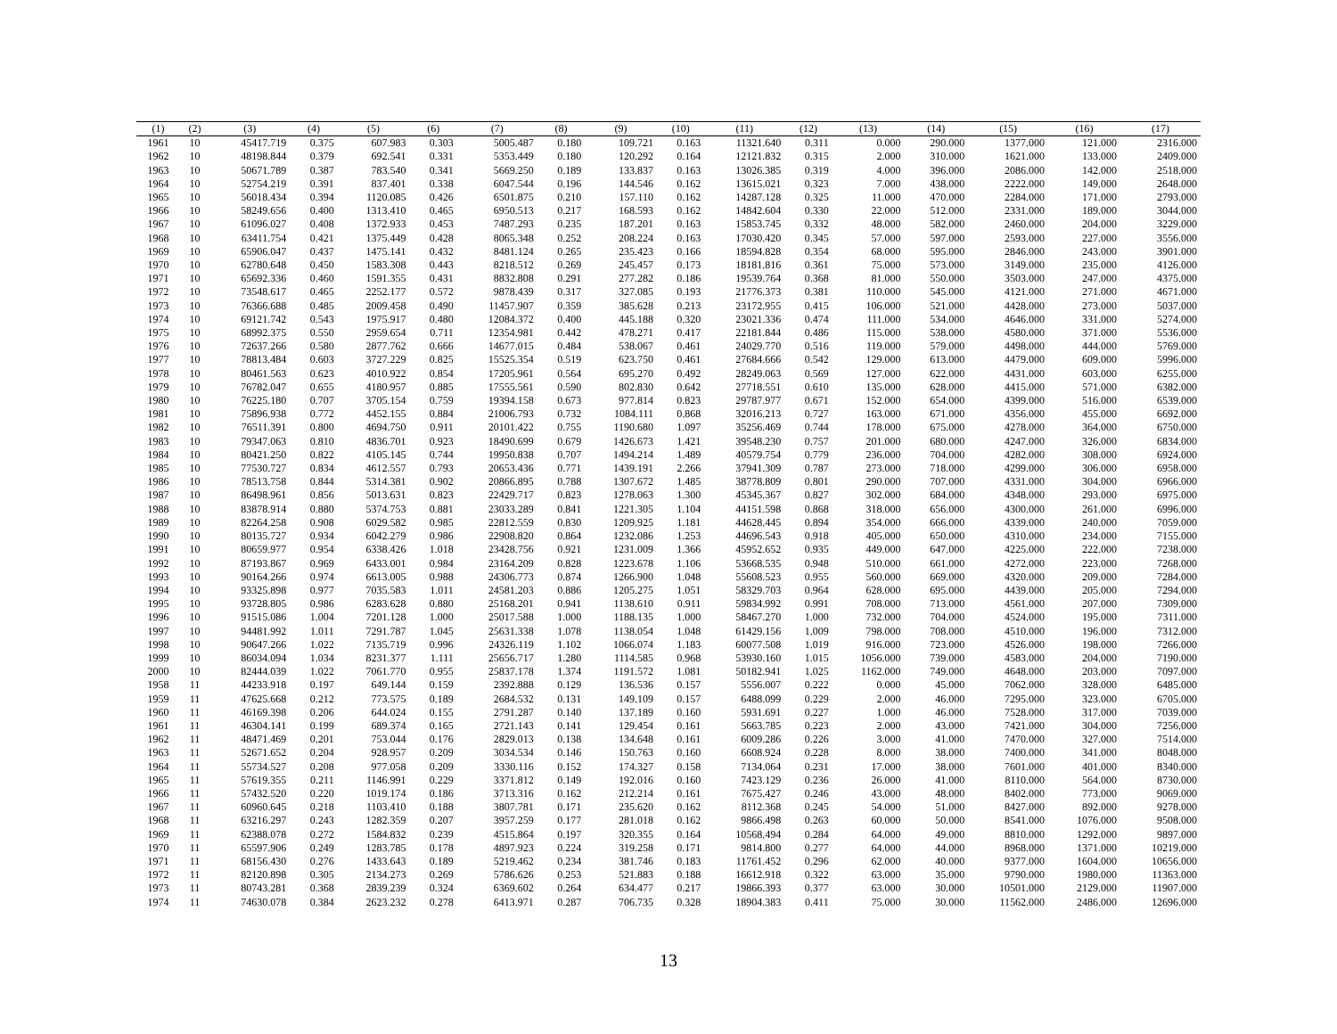| (1) | (2) | (3) | (4) | (5) | (6) | (7) | (8) | (9) | (10) | (11) | (12) | (13) | (14) | (15) | (16) | (17) |
| --- | --- | --- | --- | --- | --- | --- | --- | --- | --- | --- | --- | --- | --- | --- | --- | --- |
| 1961 | 10 | 45417.719 | 0.375 | 607.983 | 0.303 | 5005.487 | 0.180 | 109.721 | 0.163 | 11321.640 | 0.311 | 0.000 | 290.000 | 1377.000 | 121.000 | 2316.000 |
| 1962 | 10 | 48198.844 | 0.379 | 692.541 | 0.331 | 5353.449 | 0.180 | 120.292 | 0.164 | 12121.832 | 0.315 | 2.000 | 310.000 | 1621.000 | 133.000 | 2409.000 |
| 1963 | 10 | 50671.789 | 0.387 | 783.540 | 0.341 | 5669.250 | 0.189 | 133.837 | 0.163 | 13026.385 | 0.319 | 4.000 | 396.000 | 2086.000 | 142.000 | 2518.000 |
| 1964 | 10 | 52754.219 | 0.391 | 837.401 | 0.338 | 6047.544 | 0.196 | 144.546 | 0.162 | 13615.021 | 0.323 | 7.000 | 438.000 | 2222.000 | 149.000 | 2648.000 |
| 1965 | 10 | 56018.434 | 0.394 | 1120.085 | 0.426 | 6501.875 | 0.210 | 157.110 | 0.162 | 14287.128 | 0.325 | 11.000 | 470.000 | 2284.000 | 171.000 | 2793.000 |
| 1966 | 10 | 58249.656 | 0.400 | 1313.410 | 0.465 | 6950.513 | 0.217 | 168.593 | 0.162 | 14842.604 | 0.330 | 22.000 | 512.000 | 2331.000 | 189.000 | 3044.000 |
| 1967 | 10 | 61096.027 | 0.408 | 1372.933 | 0.453 | 7487.293 | 0.235 | 187.201 | 0.163 | 15853.745 | 0.332 | 48.000 | 582.000 | 2460.000 | 204.000 | 3229.000 |
| 1968 | 10 | 63411.754 | 0.421 | 1375.449 | 0.428 | 8065.348 | 0.252 | 208.224 | 0.163 | 17030.420 | 0.345 | 57.000 | 597.000 | 2593.000 | 227.000 | 3556.000 |
| 1969 | 10 | 65906.047 | 0.437 | 1475.141 | 0.432 | 8481.124 | 0.265 | 235.423 | 0.166 | 18594.828 | 0.354 | 68.000 | 595.000 | 2846.000 | 243.000 | 3901.000 |
| 1970 | 10 | 62780.648 | 0.450 | 1583.308 | 0.443 | 8218.512 | 0.269 | 245.457 | 0.173 | 18181.816 | 0.361 | 75.000 | 573.000 | 3149.000 | 235.000 | 4126.000 |
| 1971 | 10 | 65692.336 | 0.460 | 1591.355 | 0.431 | 8832.808 | 0.291 | 277.282 | 0.186 | 19539.764 | 0.368 | 81.000 | 550.000 | 3503.000 | 247.000 | 4375.000 |
| 1972 | 10 | 73548.617 | 0.465 | 2252.177 | 0.572 | 9878.439 | 0.317 | 327.085 | 0.193 | 21776.373 | 0.381 | 110.000 | 545.000 | 4121.000 | 271.000 | 4671.000 |
| 1973 | 10 | 76366.688 | 0.485 | 2009.458 | 0.490 | 11457.907 | 0.359 | 385.628 | 0.213 | 23172.955 | 0.415 | 106.000 | 521.000 | 4428.000 | 273.000 | 5037.000 |
| 1974 | 10 | 69121.742 | 0.543 | 1975.917 | 0.480 | 12084.372 | 0.400 | 445.188 | 0.320 | 23021.336 | 0.474 | 111.000 | 534.000 | 4646.000 | 331.000 | 5274.000 |
| 1975 | 10 | 68992.375 | 0.550 | 2959.654 | 0.711 | 12354.981 | 0.442 | 478.271 | 0.417 | 22181.844 | 0.486 | 115.000 | 538.000 | 4580.000 | 371.000 | 5536.000 |
| 1976 | 10 | 72637.266 | 0.580 | 2877.762 | 0.666 | 14677.015 | 0.484 | 538.067 | 0.461 | 24029.770 | 0.516 | 119.000 | 579.000 | 4498.000 | 444.000 | 5769.000 |
| 1977 | 10 | 78813.484 | 0.603 | 3727.229 | 0.825 | 15525.354 | 0.519 | 623.750 | 0.461 | 27684.666 | 0.542 | 129.000 | 613.000 | 4479.000 | 609.000 | 5996.000 |
| 1978 | 10 | 80461.563 | 0.623 | 4010.922 | 0.854 | 17205.961 | 0.564 | 695.270 | 0.492 | 28249.063 | 0.569 | 127.000 | 622.000 | 4431.000 | 603.000 | 6255.000 |
| 1979 | 10 | 76782.047 | 0.655 | 4180.957 | 0.885 | 17555.561 | 0.590 | 802.830 | 0.642 | 27718.551 | 0.610 | 135.000 | 628.000 | 4415.000 | 571.000 | 6382.000 |
| 1980 | 10 | 76225.180 | 0.707 | 3705.154 | 0.759 | 19394.158 | 0.673 | 977.814 | 0.823 | 29787.977 | 0.671 | 152.000 | 654.000 | 4399.000 | 516.000 | 6539.000 |
| 1981 | 10 | 75896.938 | 0.772 | 4452.155 | 0.884 | 21006.793 | 0.732 | 1084.111 | 0.868 | 32016.213 | 0.727 | 163.000 | 671.000 | 4356.000 | 455.000 | 6692.000 |
| 1982 | 10 | 76511.391 | 0.800 | 4694.750 | 0.911 | 20101.422 | 0.755 | 1190.680 | 1.097 | 35256.469 | 0.744 | 178.000 | 675.000 | 4278.000 | 364.000 | 6750.000 |
| 1983 | 10 | 79347.063 | 0.810 | 4836.701 | 0.923 | 18490.699 | 0.679 | 1426.673 | 1.421 | 39548.230 | 0.757 | 201.000 | 680.000 | 4247.000 | 326.000 | 6834.000 |
| 1984 | 10 | 80421.250 | 0.822 | 4105.145 | 0.744 | 19950.838 | 0.707 | 1494.214 | 1.489 | 40579.754 | 0.779 | 236.000 | 704.000 | 4282.000 | 308.000 | 6924.000 |
| 1985 | 10 | 77530.727 | 0.834 | 4612.557 | 0.793 | 20653.436 | 0.771 | 1439.191 | 2.266 | 37941.309 | 0.787 | 273.000 | 718.000 | 4299.000 | 306.000 | 6958.000 |
| 1986 | 10 | 78513.758 | 0.844 | 5314.381 | 0.902 | 20866.895 | 0.788 | 1307.672 | 1.485 | 38778.809 | 0.801 | 290.000 | 707.000 | 4331.000 | 304.000 | 6966.000 |
| 1987 | 10 | 86498.961 | 0.856 | 5013.631 | 0.823 | 22429.717 | 0.823 | 1278.063 | 1.300 | 45345.367 | 0.827 | 302.000 | 684.000 | 4348.000 | 293.000 | 6975.000 |
| 1988 | 10 | 83878.914 | 0.880 | 5374.753 | 0.881 | 23033.289 | 0.841 | 1221.305 | 1.104 | 44151.598 | 0.868 | 318.000 | 656.000 | 4300.000 | 261.000 | 6996.000 |
| 1989 | 10 | 82264.258 | 0.908 | 6029.582 | 0.985 | 22812.559 | 0.830 | 1209.925 | 1.181 | 44628.445 | 0.894 | 354.000 | 666.000 | 4339.000 | 240.000 | 7059.000 |
| 1990 | 10 | 80135.727 | 0.934 | 6042.279 | 0.986 | 22908.820 | 0.864 | 1232.086 | 1.253 | 44696.543 | 0.918 | 405.000 | 650.000 | 4310.000 | 234.000 | 7155.000 |
| 1991 | 10 | 80659.977 | 0.954 | 6338.426 | 1.018 | 23428.756 | 0.921 | 1231.009 | 1.366 | 45952.652 | 0.935 | 449.000 | 647.000 | 4225.000 | 222.000 | 7238.000 |
| 1992 | 10 | 87193.867 | 0.969 | 6433.001 | 0.984 | 23164.209 | 0.828 | 1223.678 | 1.106 | 53668.535 | 0.948 | 510.000 | 661.000 | 4272.000 | 223.000 | 7268.000 |
| 1993 | 10 | 90164.266 | 0.974 | 6613.005 | 0.988 | 24306.773 | 0.874 | 1266.900 | 1.048 | 55608.523 | 0.955 | 560.000 | 669.000 | 4320.000 | 209.000 | 7284.000 |
| 1994 | 10 | 93325.898 | 0.977 | 7035.583 | 1.011 | 24581.203 | 0.886 | 1205.275 | 1.051 | 58329.703 | 0.964 | 628.000 | 695.000 | 4439.000 | 205.000 | 7294.000 |
| 1995 | 10 | 93728.805 | 0.986 | 6283.628 | 0.880 | 25168.201 | 0.941 | 1138.610 | 0.911 | 59834.992 | 0.991 | 708.000 | 713.000 | 4561.000 | 207.000 | 7309.000 |
| 1996 | 10 | 91515.086 | 1.004 | 7201.128 | 1.000 | 25017.588 | 1.000 | 1188.135 | 1.000 | 58467.270 | 1.000 | 732.000 | 704.000 | 4524.000 | 195.000 | 7311.000 |
| 1997 | 10 | 94481.992 | 1.011 | 7291.787 | 1.045 | 25631.338 | 1.078 | 1138.054 | 1.048 | 61429.156 | 1.009 | 798.000 | 708.000 | 4510.000 | 196.000 | 7312.000 |
| 1998 | 10 | 90647.266 | 1.022 | 7135.719 | 0.996 | 24326.119 | 1.102 | 1066.074 | 1.183 | 60077.508 | 1.019 | 916.000 | 723.000 | 4526.000 | 198.000 | 7266.000 |
| 1999 | 10 | 86034.094 | 1.034 | 8231.377 | 1.111 | 25656.717 | 1.280 | 1114.585 | 0.968 | 53930.160 | 1.015 | 1056.000 | 739.000 | 4583.000 | 204.000 | 7190.000 |
| 2000 | 10 | 82444.039 | 1.022 | 7061.770 | 0.955 | 25837.178 | 1.374 | 1191.572 | 1.081 | 50182.941 | 1.025 | 1162.000 | 749.000 | 4648.000 | 203.000 | 7097.000 |
| 1958 | 11 | 44233.918 | 0.197 | 649.144 | 0.159 | 2392.888 | 0.129 | 136.536 | 0.157 | 5556.007 | 0.222 | 0.000 | 45.000 | 7062.000 | 328.000 | 6485.000 |
| 1959 | 11 | 47625.668 | 0.212 | 773.575 | 0.189 | 2684.532 | 0.131 | 149.109 | 0.157 | 6488.099 | 0.229 | 2.000 | 46.000 | 7295.000 | 323.000 | 6705.000 |
| 1960 | 11 | 46169.398 | 0.206 | 644.024 | 0.155 | 2791.287 | 0.140 | 137.189 | 0.160 | 5931.691 | 0.227 | 1.000 | 46.000 | 7528.000 | 317.000 | 7039.000 |
| 1961 | 11 | 46304.141 | 0.199 | 689.374 | 0.165 | 2721.143 | 0.141 | 129.454 | 0.161 | 5663.785 | 0.223 | 2.000 | 43.000 | 7421.000 | 304.000 | 7256.000 |
| 1962 | 11 | 48471.469 | 0.201 | 753.044 | 0.176 | 2829.013 | 0.138 | 134.648 | 0.161 | 6009.286 | 0.226 | 3.000 | 41.000 | 7470.000 | 327.000 | 7514.000 |
| 1963 | 11 | 52671.652 | 0.204 | 928.957 | 0.209 | 3034.534 | 0.146 | 150.763 | 0.160 | 6608.924 | 0.228 | 8.000 | 38.000 | 7400.000 | 341.000 | 8048.000 |
| 1964 | 11 | 55734.527 | 0.208 | 977.058 | 0.209 | 3330.116 | 0.152 | 174.327 | 0.158 | 7134.064 | 0.231 | 17.000 | 38.000 | 7601.000 | 401.000 | 8340.000 |
| 1965 | 11 | 57619.355 | 0.211 | 1146.991 | 0.229 | 3371.812 | 0.149 | 192.016 | 0.160 | 7423.129 | 0.236 | 26.000 | 41.000 | 8110.000 | 564.000 | 8730.000 |
| 1966 | 11 | 57432.520 | 0.220 | 1019.174 | 0.186 | 3713.316 | 0.162 | 212.214 | 0.161 | 7675.427 | 0.246 | 43.000 | 48.000 | 8402.000 | 773.000 | 9069.000 |
| 1967 | 11 | 60960.645 | 0.218 | 1103.410 | 0.188 | 3807.781 | 0.171 | 235.620 | 0.162 | 8112.368 | 0.245 | 54.000 | 51.000 | 8427.000 | 892.000 | 9278.000 |
| 1968 | 11 | 63216.297 | 0.243 | 1282.359 | 0.207 | 3957.259 | 0.177 | 281.018 | 0.162 | 9866.498 | 0.263 | 60.000 | 50.000 | 8541.000 | 1076.000 | 9508.000 |
| 1969 | 11 | 62388.078 | 0.272 | 1584.832 | 0.239 | 4515.864 | 0.197 | 320.355 | 0.164 | 10568.494 | 0.284 | 64.000 | 49.000 | 8810.000 | 1292.000 | 9897.000 |
| 1970 | 11 | 65597.906 | 0.249 | 1283.785 | 0.178 | 4897.923 | 0.224 | 319.258 | 0.171 | 9814.800 | 0.277 | 64.000 | 44.000 | 8968.000 | 1371.000 | 10219.000 |
| 1971 | 11 | 68156.430 | 0.276 | 1433.643 | 0.189 | 5219.462 | 0.234 | 381.746 | 0.183 | 11761.452 | 0.296 | 62.000 | 40.000 | 9377.000 | 1604.000 | 10656.000 |
| 1972 | 11 | 82120.898 | 0.305 | 2134.273 | 0.269 | 5786.626 | 0.253 | 521.883 | 0.188 | 16612.918 | 0.322 | 63.000 | 35.000 | 9790.000 | 1980.000 | 11363.000 |
| 1973 | 11 | 80743.281 | 0.368 | 2839.239 | 0.324 | 6369.602 | 0.264 | 634.477 | 0.217 | 19866.393 | 0.377 | 63.000 | 30.000 | 10501.000 | 2129.000 | 11907.000 |
| 1974 | 11 | 74630.078 | 0.384 | 2623.232 | 0.278 | 6413.971 | 0.287 | 706.735 | 0.328 | 18904.383 | 0.411 | 75.000 | 30.000 | 11562.000 | 2486.000 | 12696.000 |
13